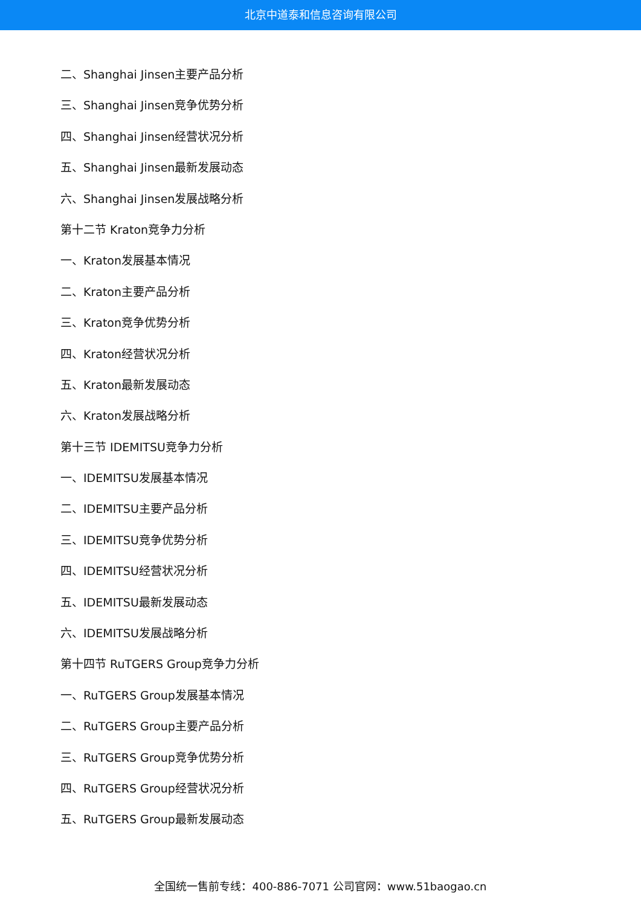北京中道泰和信息咨询有限公司
二、Shanghai Jinsen主要产品分析
三、Shanghai Jinsen竞争优势分析
四、Shanghai Jinsen经营状况分析
五、Shanghai Jinsen最新发展动态
六、Shanghai Jinsen发展战略分析
第十二节 Kraton竞争力分析
一、Kraton发展基本情况
二、Kraton主要产品分析
三、Kraton竞争优势分析
四、Kraton经营状况分析
五、Kraton最新发展动态
六、Kraton发展战略分析
第十三节 IDEMITSU竞争力分析
一、IDEMITSU发展基本情况
二、IDEMITSU主要产品分析
三、IDEMITSU竞争优势分析
四、IDEMITSU经营状况分析
五、IDEMITSU最新发展动态
六、IDEMITSU发展战略分析
第十四节 RuTGERS Group竞争力分析
一、RuTGERS Group发展基本情况
二、RuTGERS Group主要产品分析
三、RuTGERS Group竞争优势分析
四、RuTGERS Group经营状况分析
五、RuTGERS Group最新发展动态
全国统一售前专线：400-886-7071 公司官网：www.51baogao.cn